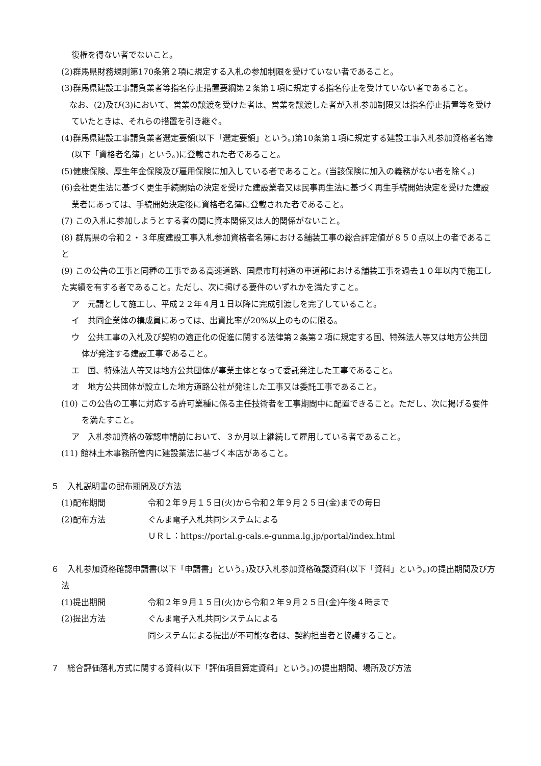復権を得ない者でないこと。
(2)群馬県財務規則第170条第２項に規定する入札の参加制限を受けていない者であること。
(3)群馬県建設工事請負業者等指名停止措置要綱第２条第１項に規定する指名停止を受けていない者であること。
　なお、(2)及び(3)において、営業の譲渡を受けた者は、営業を譲渡した者が入札参加制限又は指名停止措置等を受けていたときは、それらの措置を引き継ぐ。
(4)群馬県建設工事請負業者選定要領(以下「選定要領」という。)第10条第１項に規定する建設工事入札参加資格者名簿(以下「資格者名簿」という。)に登載された者であること。
(5)健康保険、厚生年金保険及び雇用保険に加入している者であること。(当該保険に加入の義務がない者を除く。)
(6)会社更生法に基づく更生手続開始の決定を受けた建設業者又は民事再生法に基づく再生手続開始決定を受けた建設業者にあっては、手続開始決定後に資格者名簿に登載された者であること。
(7) この入札に参加しようとする者の間に資本関係又は人的関係がないこと。
(8) 群馬県の令和２・３年度建設工事入札参加資格者名簿における舗装工事の総合評定値が８５０点以上の者であること
(9) この公告の工事と同種の工事である高速道路、国県市町村道の車道部における舗装工事を過去１０年以内で施工した実績を有する者であること。ただし、次に掲げる要件のいずれかを満たすこと。
ア　元請として施工し、平成２２年４月１日以降に完成引渡しを完了していること。
イ　共同企業体の構成員にあっては、出資比率が20%以上のものに限る。
ウ　公共工事の入札及び契約の適正化の促進に関する法律第２条第２項に規定する国、特殊法人等又は地方公共団体が発注する建設工事であること。
エ　国、特殊法人等又は地方公共団体が事業主体となって委託発注した工事であること。
オ　地方公共団体が設立した地方道路公社が発注した工事又は委託工事であること。
(10) この公告の工事に対応する許可業種に係る主任技術者を工事期間中に配置できること。ただし、次に掲げる要件を満たすこと。
ア　入札参加資格の確認申請前において、３か月以上継続して雇用している者であること。
(11) 館林土木事務所管内に建設業法に基づく本店があること。
５　入札説明書の配布期間及び方法
(1)配布期間 令和２年９月１５日(火)から令和２年９月２５日(金)までの毎日
(2)配布方法 ぐんま電子入札共同システムによる
ＵＲＬ：https://portal.g-cals.e-gunma.lg.jp/portal/index.html
６　入札参加資格確認申請書(以下「申請書」という。)及び入札参加資格確認資料(以下「資料」という。)の提出期間及び方法
(1)提出期間 令和２年９月１５日(火)から令和２年９月２５日(金)午後４時まで
(2)提出方法 ぐんま電子入札共同システムによる
同システムによる提出が不可能な者は、契約担当者と協議すること。
７　総合評価落札方式に関する資料(以下「評価項目算定資料」という。)の提出期間、場所及び方法